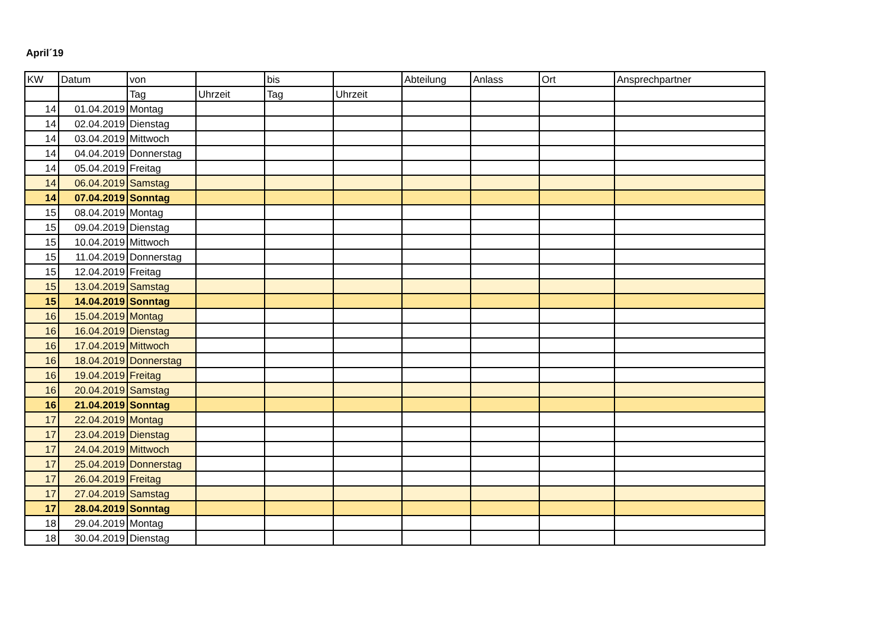April´19
| KW | Datum | von | | bis | | Abteilung | Anlass | Ort | Ansprechpartner |
| --- | --- | --- | --- | --- | --- | --- | --- | --- | --- |
| | | Tag | Uhrzeit | Tag | Uhrzeit | | | | |
| 14 | 01.04.2019 | Montag | | | | | | | |
| 14 | 02.04.2019 | Dienstag | | | | | | | |
| 14 | 03.04.2019 | Mittwoch | | | | | | | |
| 14 | 04.04.2019 | Donnerstag | | | | | | | |
| 14 | 05.04.2019 | Freitag | | | | | | | |
| 14 | 06.04.2019 | Samstag | | | | | | | |
| 14 | 07.04.2019 | Sonntag | | | | | | | |
| 15 | 08.04.2019 | Montag | | | | | | | |
| 15 | 09.04.2019 | Dienstag | | | | | | | |
| 15 | 10.04.2019 | Mittwoch | | | | | | | |
| 15 | 11.04.2019 | Donnerstag | | | | | | | |
| 15 | 12.04.2019 | Freitag | | | | | | | |
| 15 | 13.04.2019 | Samstag | | | | | | | |
| 15 | 14.04.2019 | Sonntag | | | | | | | |
| 16 | 15.04.2019 | Montag | | | | | | | |
| 16 | 16.04.2019 | Dienstag | | | | | | | |
| 16 | 17.04.2019 | Mittwoch | | | | | | | |
| 16 | 18.04.2019 | Donnerstag | | | | | | | |
| 16 | 19.04.2019 | Freitag | | | | | | | |
| 16 | 20.04.2019 | Samstag | | | | | | | |
| 16 | 21.04.2019 | Sonntag | | | | | | | |
| 17 | 22.04.2019 | Montag | | | | | | | |
| 17 | 23.04.2019 | Dienstag | | | | | | | |
| 17 | 24.04.2019 | Mittwoch | | | | | | | |
| 17 | 25.04.2019 | Donnerstag | | | | | | | |
| 17 | 26.04.2019 | Freitag | | | | | | | |
| 17 | 27.04.2019 | Samstag | | | | | | | |
| 17 | 28.04.2019 | Sonntag | | | | | | | |
| 18 | 29.04.2019 | Montag | | | | | | | |
| 18 | 30.04.2019 | Dienstag | | | | | | | |